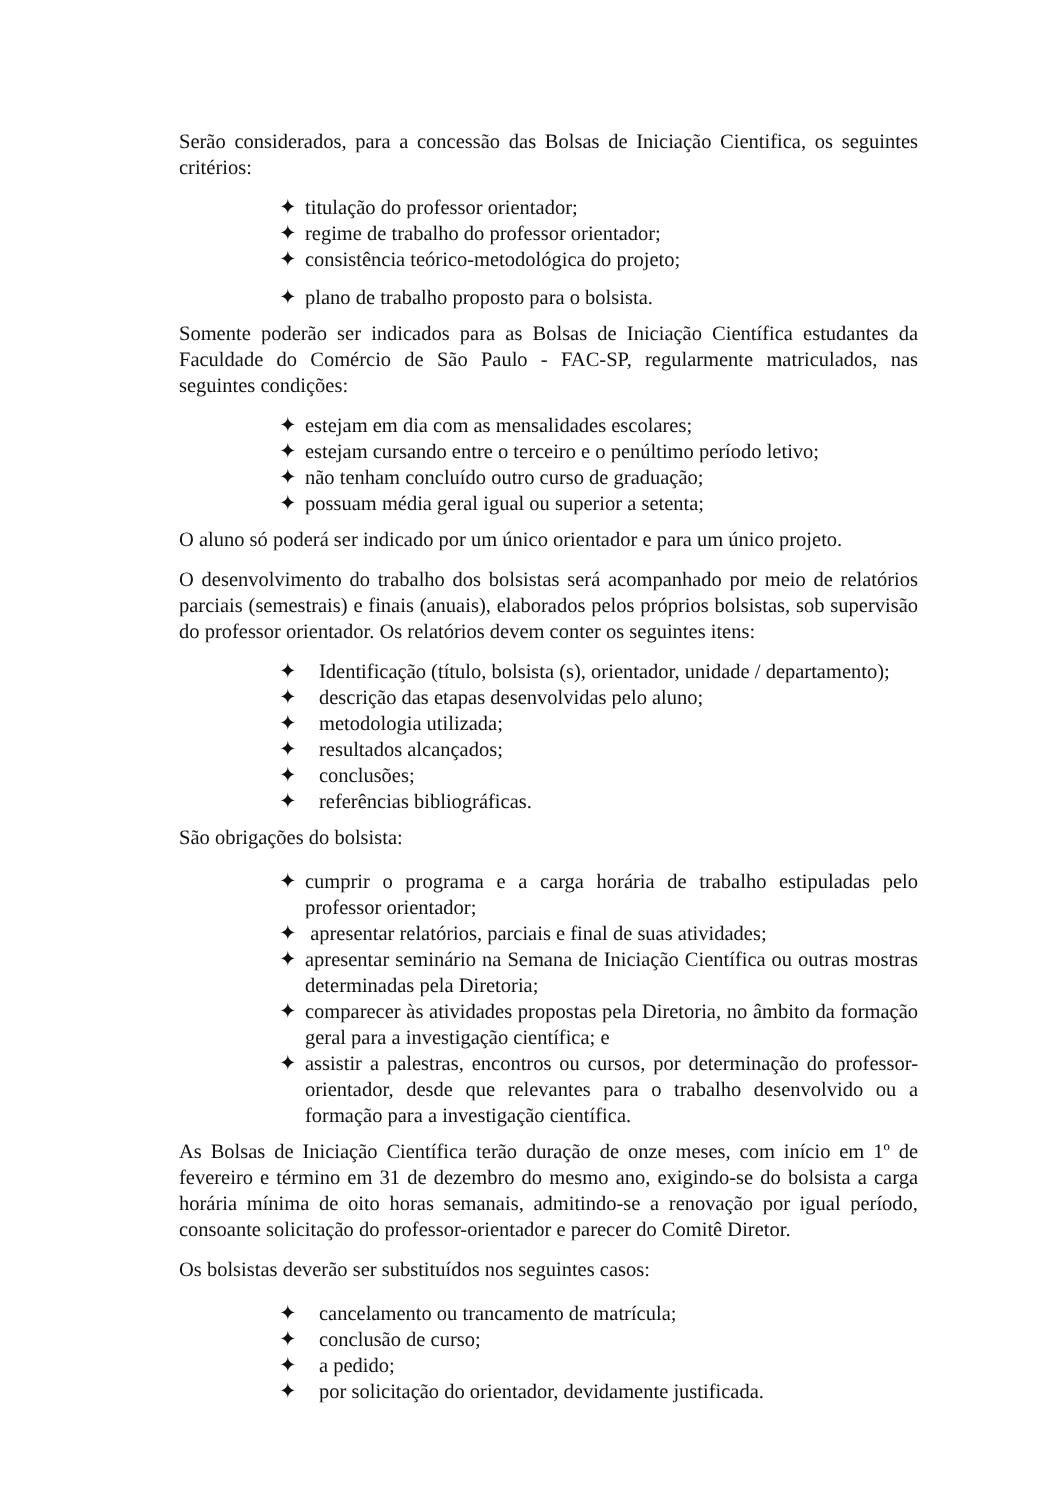Serão considerados, para a concessão das Bolsas de Iniciação Cientifica, os seguintes critérios:
✦ titulação do professor orientador;
✦ regime de trabalho do professor orientador;
✦ consistência teórico-metodológica do projeto;
✦ plano de trabalho proposto para o bolsista.
Somente poderão ser indicados para as Bolsas de Iniciação Científica estudantes da Faculdade do Comércio de São Paulo - FAC-SP, regularmente matriculados, nas seguintes condições:
✦ estejam em dia com as mensalidades escolares;
✦ estejam cursando entre o terceiro e o penúltimo período letivo;
✦ não tenham concluído outro curso de graduação;
✦ possuam média geral igual ou superior a setenta;
O aluno só poderá ser indicado por um único orientador e para um único projeto.
O desenvolvimento do trabalho dos bolsistas será acompanhado por meio de relatórios parciais (semestrais) e finais (anuais), elaborados pelos próprios bolsistas, sob supervisão do professor orientador. Os relatórios devem conter os seguintes itens:
✦ Identificação (título, bolsista (s), orientador, unidade / departamento);
✦ descrição das etapas desenvolvidas pelo aluno;
✦ metodologia utilizada;
✦ resultados alcançados;
✦ conclusões;
✦ referências bibliográficas.
São obrigações do bolsista:
✦ cumprir o programa e a carga horária de trabalho estipuladas pelo professor orientador;
✦ apresentar relatórios, parciais e final de suas atividades;
✦ apresentar seminário na Semana de Iniciação Científica ou outras mostras determinadas pela Diretoria;
✦ comparecer às atividades propostas pela Diretoria, no âmbito da formação geral para a investigação científica; e
✦ assistir a palestras, encontros ou cursos, por determinação do professor-orientador, desde que relevantes para o trabalho desenvolvido ou a formação para a investigação científica.
As Bolsas de Iniciação Científica terão duração de onze meses, com início em 1º de fevereiro e término em 31 de dezembro do mesmo ano, exigindo-se do bolsista a carga horária mínima de oito horas semanais, admitindo-se a renovação por igual período, consoante solicitação do professor-orientador e parecer do Comitê Diretor.
Os bolsistas deverão ser substituídos nos seguintes casos:
✦ cancelamento ou trancamento de matrícula;
✦ conclusão de curso;
✦ a pedido;
✦ por solicitação do orientador, devidamente justificada.